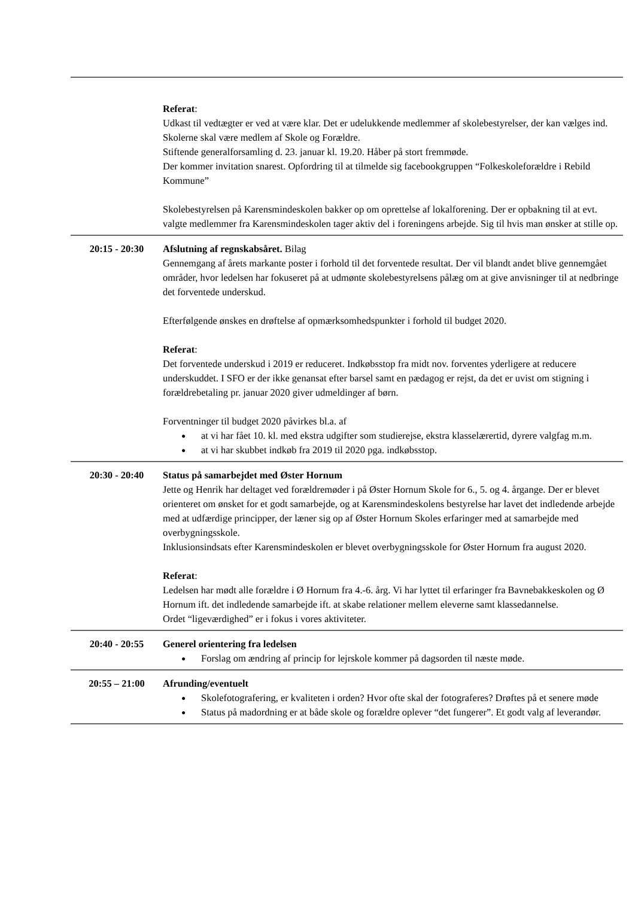| | Referat : Udkast til vedtægter er ved at være klar. Det er udelukkende medlemmer af skolebestyrelser, der kan vælges ind. Skolerne skal være medlem af Skole og Forældre. Stiftende generalforsamling d. 23. januar kl. 19.20. Håber på stort fremmøde. Der kommer invitation snarest. Opfordring til at tilmelde sig facebookgruppen “Folkeskoleforældre i Rebild Kommune” Skolebestyrelsen på Karensmindeskolen bakker op om oprettelse af lokalforening. Der er opbakning til at evt. valgte medlemmer fra Karensmindeskolen tager aktiv del i foreningens arbejde. Sig til hvis man ønsker at stille op. |
| 20:15 - 20:30 | Afslutning af regnskabsåret. Bilag Gennemgang af årets markante poster i forhold til det forventede resultat. Der vil blandt andet blive gennemgået områder, hvor ledelsen har fokuseret på at udmønte skolebestyrelsens pålæg om at give anvisninger til at nedbringe det forventede underskud. Efterfølgende ønskes en drøftelse af opmærksomhedspunkter i forhold til budget 2020. Referat : Det forventede underskud i 2019 er reduceret. Indkøbsstop fra midt nov. forventes yderligere at reducere underskuddet. I SFO er der ikke genansat efter barsel samt en pædagog er rejst, da det er uvist om stigning i forældrebetaling pr. januar 2020 giver udmeldinger af børn. Forventninger til budget 2020 påvirkes bl.a. af ● at vi har fået 10. kl. med ekstra udgifter som studierejse, ekstra klasselærertid, dyrere valgfag m.m. ● at vi har skubbet indkøb fra 2019 til 2020 pga. indkøbsstop. |
| 20:30 - 20:40 | Status på samarbejdet med Øster Hornum Jette og Henrik har deltaget ved forældremøder i på Øster Hornum Skole for 6., 5. og 4. årgange. Der er blevet orienteret om ønsket for et godt samarbejde, og at Karensmindeskolens bestyrelse har lavet det indledende arbejde med at udfærdige principper, der læner sig op af Øster Hornum Skoles erfaringer med at samarbejde med overbygningsskole. Inklusionsindsats efter Karensmindeskolen er blevet overbygningsskole for Øster Hornum fra august 2020. Referat : Ledelsen har mødt alle forældre i Ø Hornum fra 4.-6. årg. Vi har lyttet til erfaringer fra Bavnebakkeskolen og Ø Hornum ift. det indledende samarbejde ift. at skabe relationer mellem eleverne samt klassedannelse. Ordet “ligeværdighed” er i fokus i vores aktiviteter. |
| 20:40 - 20:55 | Generel orientering fra ledelsen ● Forslag om ændring af princip for lejrskole kommer på dagsorden til næste møde. |
| 20:55 – 21:00 | Afrunding/eventuelt ● Skolefotografering, er kvaliteten i orden? Hvor ofte skal der fotograferes? Drøftes på et senere møde ● Status på madordning er at både skole og forældre oplever “det fungerer”. Et godt valg af leverandør. |